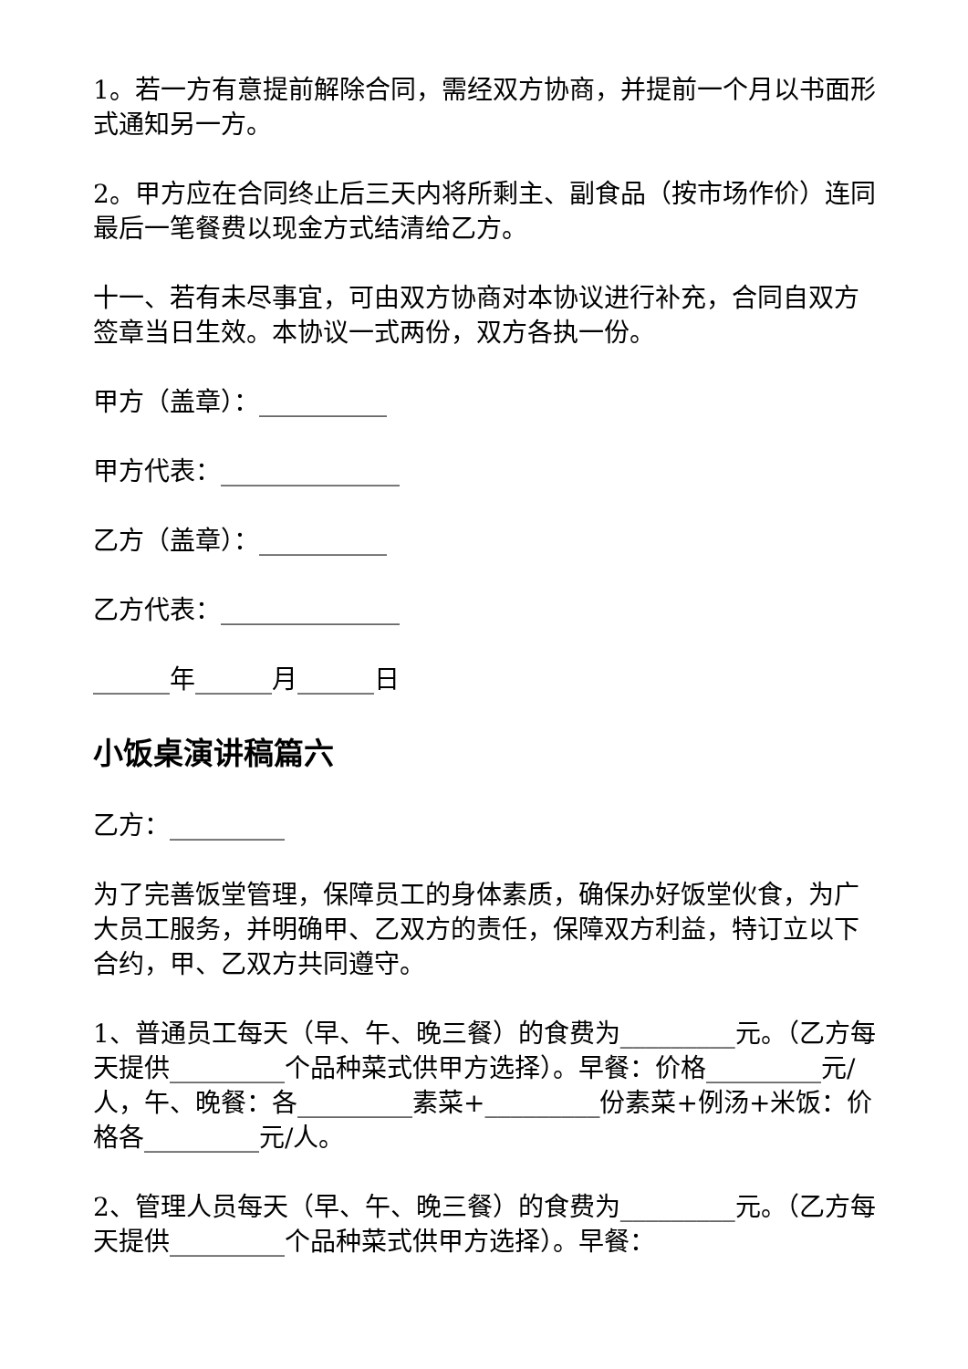1。若一方有意提前解除合同，需经双方协商，并提前一个月以书面形式通知另一方。
2。甲方应在合同终止后三天内将所剩主、副食品（按市场作价）连同最后一笔餐费以现金方式结清给乙方。
十一、若有未尽事宜，可由双方协商对本协议进行补充，合同自双方签章当日生效。本协议一式两份，双方各执一份。
甲方（盖章）：__________
甲方代表：______________
乙方（盖章）：__________
乙方代表：______________
______年______月______日
小饭桌演讲稿篇六
乙方：_________
为了完善饭堂管理，保障员工的身体素质，确保办好饭堂伙食，为广大员工服务，并明确甲、乙双方的责任，保障双方利益，特订立以下合约，甲、乙双方共同遵守。
1、普通员工每天（早、午、晚三餐）的食费为_________元。（乙方每天提供_________个品种菜式供甲方选择）。早餐：价格_________元/人，午、晚餐：各_________素菜+_________份素菜+例汤+米饭：价格各_________元/人。
2、管理人员每天（早、午、晚三餐）的食费为_________元。（乙方每天提供_________个品种菜式供甲方选择）。早餐：